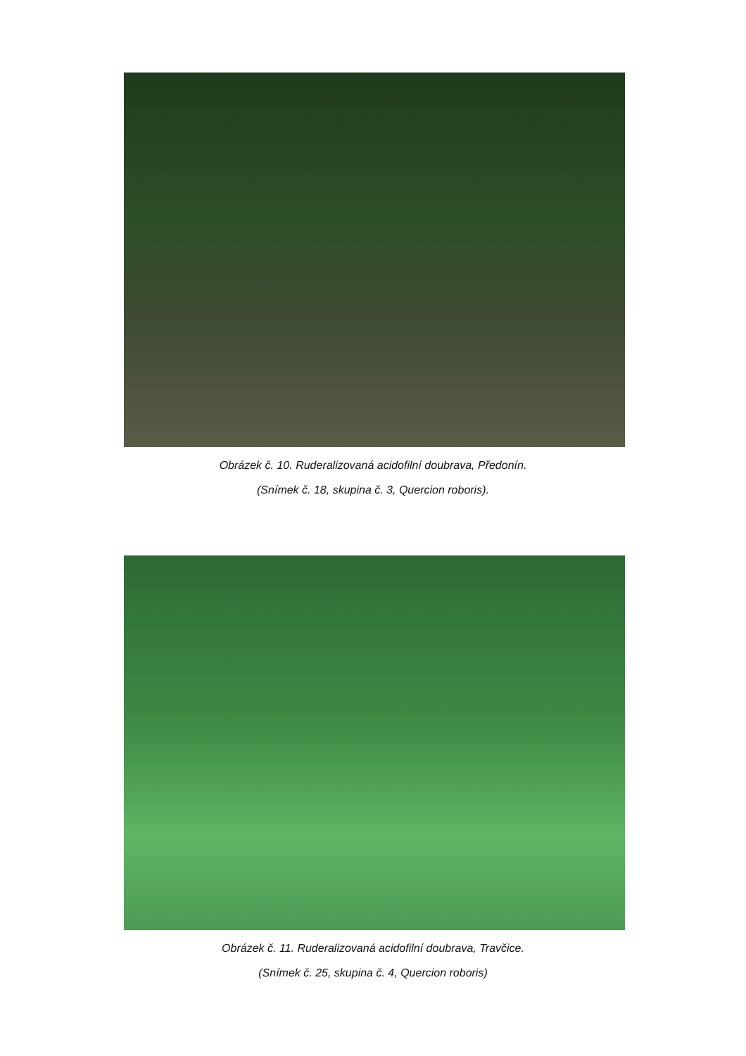Obrázek č. 10. Ruderalizovaná acidofilní doubrava, Předonín.
(Snímek č. 18, skupina č. 3, Quercion roboris).
Obrázek č. 11. Ruderalizovaná acidofilní doubrava, Travčice.
(Snímek č. 25, skupina č. 4, Quercion roboris)